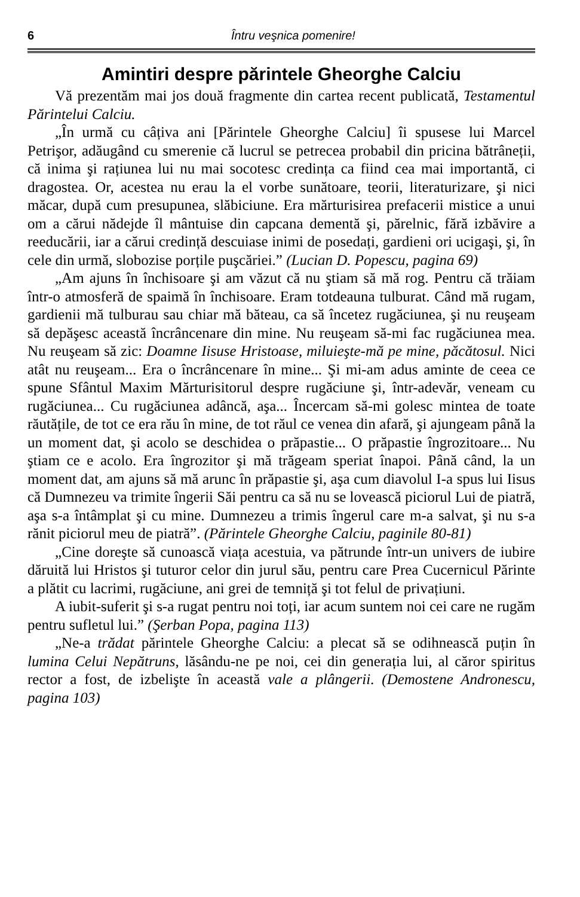6 Întru veşnica pomenire!
Amintiri despre părintele Gheorghe Calciu
Vă prezentăm mai jos două fragmente din cartea recent publicată, Testamentul Părintelui Calciu.
„În urmă cu câțiva ani [Părintele Gheorghe Calciu] îi spusese lui Marcel Petrişor, adăugând cu smerenie că lucrul se petrecea probabil din pricina bătrâneții, că inima şi rațiunea lui nu mai socotesc credința ca fiind cea mai importantă, ci dragostea. Or, acestea nu erau la el vorbe sunătoare, teorii, literaturizare, şi nici măcar, după cum presupunea, slăbiciune. Era mărturisirea prefacerii mistice a unui om a cărui nădejde îl mântuise din capcana dementă şi, părelnic, fără izbăvire a reeducării, iar a cărui credință descuiase inimi de posedați, gardieni ori ucigaşi, şi, în cele din urmă, slobozise porțile puşcăriei.” (Lucian D. Popescu, pagina 69)
„Am ajuns în închisoare şi am văzut că nu ştiam să mă rog. Pentru că trăiam într-o atmosferă de spaimă în închisoare. Eram totdeauna tulburat. Când mă rugam, gardienii mă tulburau sau chiar mă băteau, ca să încetez rugăciunea, şi nu reuşeam să depăşesc această încrâncenare din mine. Nu reuşeam să-mi fac rugăciunea mea. Nu reuşeam să zic: Doamne Iisuse Hristoase, miluieşte-mă pe mine, păcătosul. Nici atât nu reuşeam... Era o încrâncenare în mine... Şi mi-am adus aminte de ceea ce spune Sfântul Maxim Mărturisitorul despre rugăciune şi, într-adevăr, veneam cu rugăciunea... Cu rugăciunea adâncă, aşa... Încercam să-mi golesc mintea de toate răutățile, de tot ce era rău în mine, de tot răul ce venea din afară, şi ajungeam până la un moment dat, şi acolo se deschidea o prăpastie... O prăpastie îngrozitoare... Nu ştiam ce e acolo. Era îngrozitor şi mă trăgeam speriat înapoi. Până când, la un moment dat, am ajuns să mă arunc în prăpastie şi, aşa cum diavolul I-a spus lui Iisus că Dumnezeu va trimite îngerii Săi pentru ca să nu se lovească piciorul Lui de piatră, aşa s-a întâmplat şi cu mine. Dumnezeu a trimis îngerul care m-a salvat, şi nu s-a rănit piciorul meu de piatră”. (Părintele Gheorghe Calciu, paginile 80-81)
„Cine doreşte să cunoască viața acestuia, va pătrunde într-un univers de iubire dăruită lui Hristos şi tuturor celor din jurul său, pentru care Prea Cucernicul Părinte a plătit cu lacrimi, rugăciune, ani grei de temniță şi tot felul de privațiuni.
A iubit-suferit şi s-a rugat pentru noi toți, iar acum suntem noi cei care ne rugăm pentru sufletul lui.” (Şerban Popa, pagina 113)
„Ne-a trădat părintele Gheorghe Calciu: a plecat să se odihnească puțin în lumina Celui Nepătruns, lăsându-ne pe noi, cei din generația lui, al căror spiritus rector a fost, de izbelişte în această vale a plângerii. (Demostene Andronescu, pagina 103)